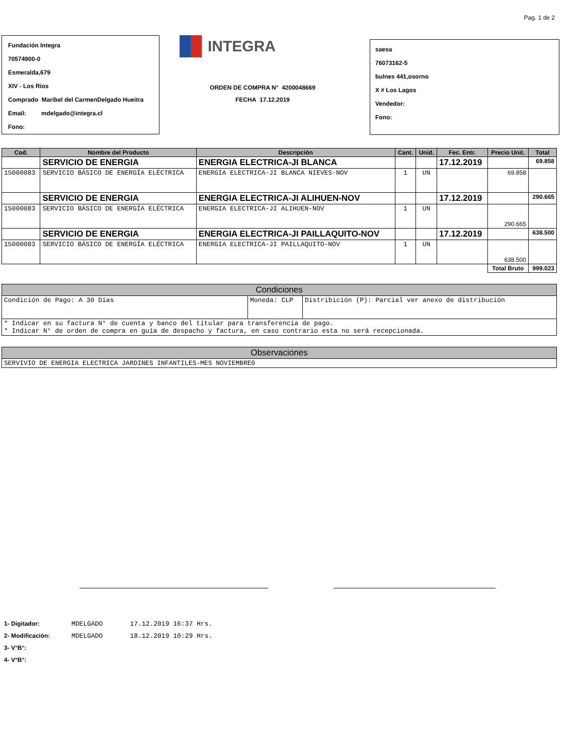Pag. 1 de 2
Fundación Integra
70574900-0
Esmeralda,679
XIV - Los Ríos
Comprado Maribel del CarmenDelgado Hueitra
Email: mdelgado@integra.cl
Fono:
INTEGRA
ORDEN DE COMPRA N° 4200048669
FECHA 17.12.2019
saesa
76073162-5
bulnes 441,osorno
X # Los Lagos
Vendedor:
Fono:
| Cod. | Nombre del Producto | Descripción | Cant. | Unid. | Fec. Entr. | Precio Unit. | Total |
| --- | --- | --- | --- | --- | --- | --- | --- |
| | SERVICIO DE ENERGIA | ENERGIA ELECTRICA-JI BLANCA | | | 17.12.2019 | | 69.858 |
| 15000083 | SERVICIO BÁSICO DE ENERGÍA ELÉCTRICA | ENERGIA ELECTRICA-JI BLANCA NIEVES-NOV | 1 | UN | | 69.858 | |
| | SERVICIO DE ENERGIA | ENERGIA ELECTRICA-JI ALIHUEN-NOV | | | 17.12.2019 | | 290.665 |
| 15000083 | SERVICIO BÁSICO DE ENERGÍA ELÉCTRICA | ENERGIA ELECTRICA-JI ALIHUEN-NOV | 1 | UN | | 290.665 | |
| | SERVICIO DE ENERGIA | ENERGIA ELECTRICA-JI PAILLAQUITO-NOV | | | 17.12.2019 | | 638.500 |
| 15000083 | SERVICIO BÁSICO DE ENERGÍA ELÉCTRICA | ENERGIA ELECTRICA-JI PAILLAQUITO-NOV | 1 | UN | | 638.500 | |
| | | | | | | Total Bruto | 999.023 |
| Condiciones | | |
| Condición de Pago: A 30 Días | Moneda: CLP | Distribición (P): Parcial ver anexo de distribución |
| * Indicar en su factura N° de cuenta y banco del titular para transferencia de pago. * Indicar N° de orden de compra en guía de despacho y factura, en caso contrario esta no será recepcionada. | | |
| Observaciones |
| SERVIVIO DE ENERGIA ELECTRICA JARDINES INFANTILES-MES NOVIEMBRE0 |
| 1- Digitador: | MDELGADO | 17.12.2019 16:37 Hrs. |
| 2- Modificación: | MDELGADO | 18.12.2019 10:29 Hrs. |
| 3- V°B°: | | |
| 4- V°B°: | | |